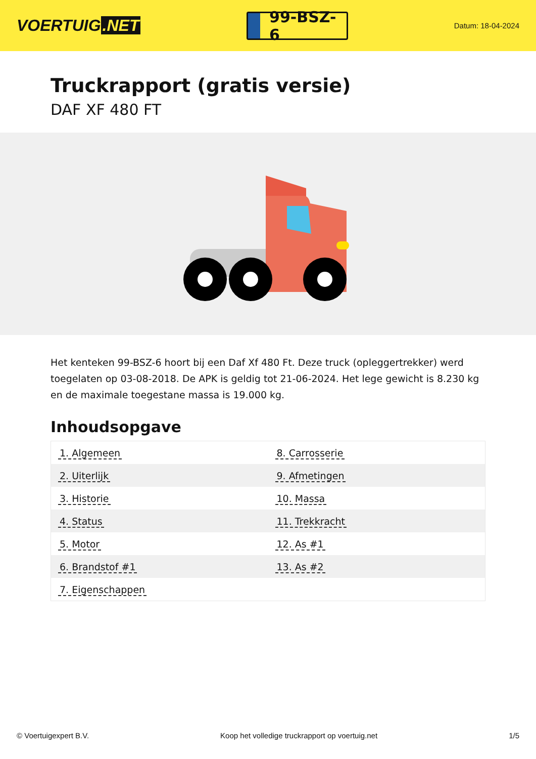VOERTUIG.NET
99-BSZ-6
Datum: 18-04-2024
Truckrapport (gratis versie)
DAF XF 480 FT
Het kenteken 99-BSZ-6 hoort bij een Daf Xf 480 Ft. Deze truck (opleggertrekker) werd toegelaten op 03-08-2018. De APK is geldig tot 21-06-2024. Het lege gewicht is 8.230 kg en de maximale toegestane massa is 19.000 kg.
Inhoudsopgave
| 1. Algemeen | 8. Carrosserie |
| 2. Uiterlijk | 9. Afmetingen |
| 3. Historie | 10. Massa |
| 4. Status | 11. Trekkracht |
| 5. Motor | 12. As #1 |
| 6. Brandstof #1 | 13. As #2 |
| 7. Eigenschappen | |
© Voertuigexpert B.V. Koop het volledige truckrapport op voertuig.net 1/5